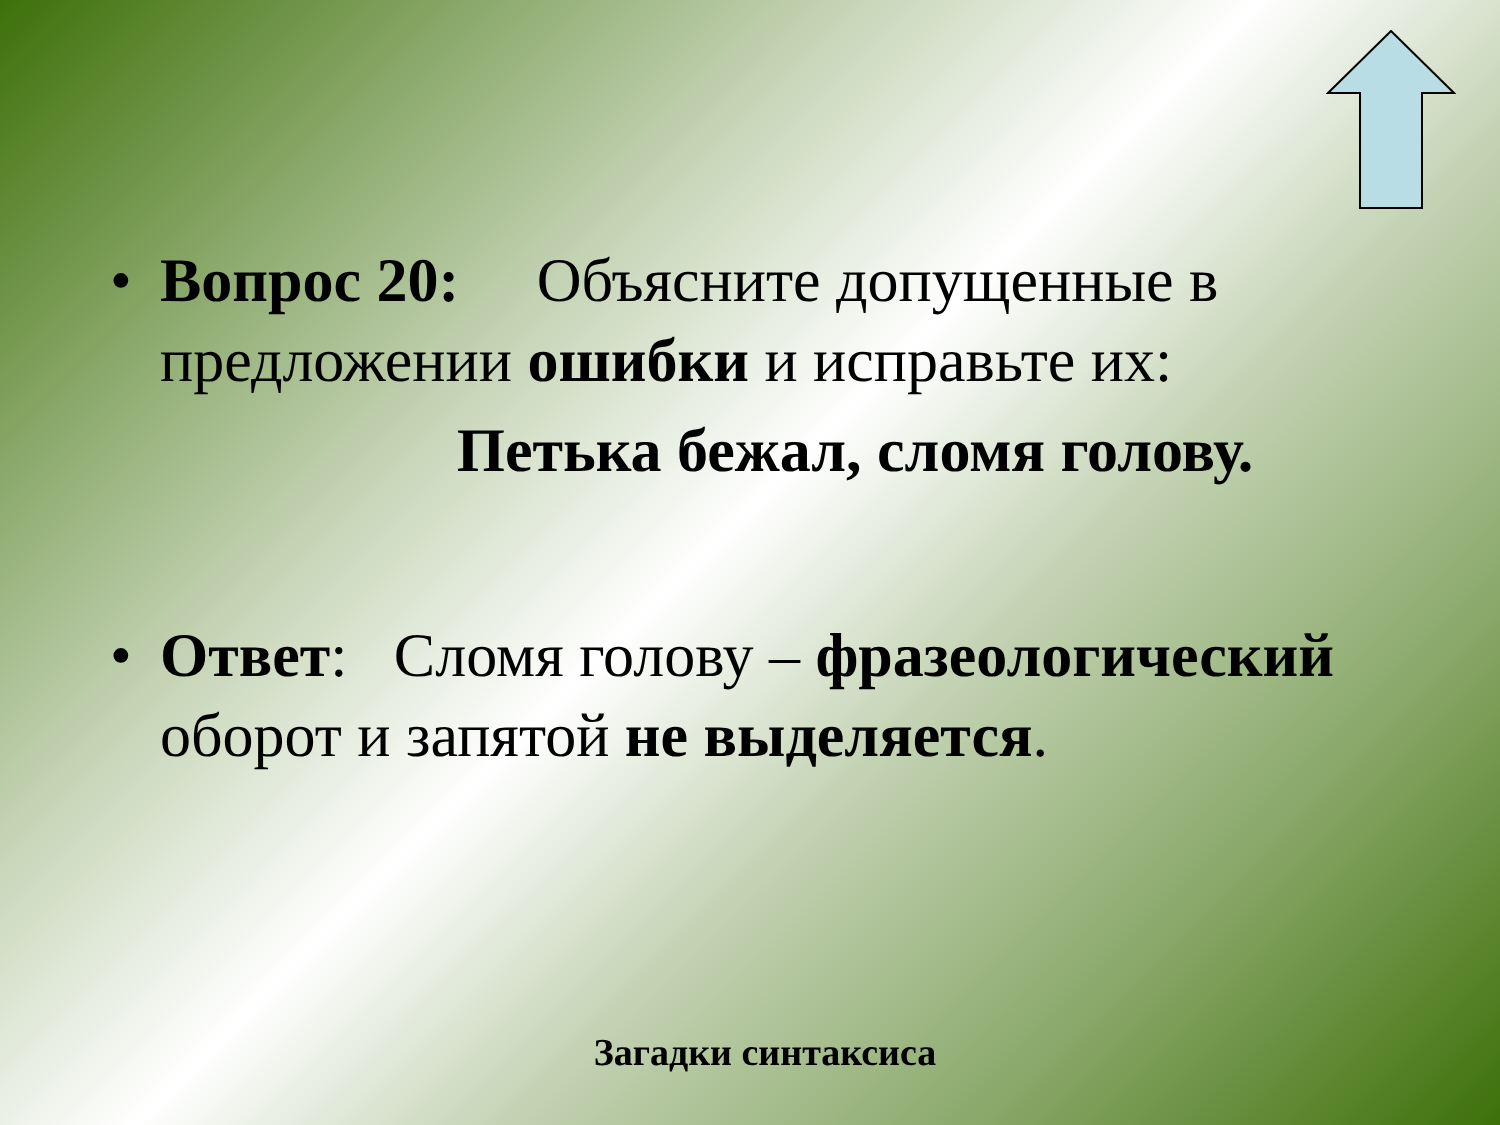• Вопрос 20: Объясните допущенные в предложении ошибки и исправьте их:
Петька бежал, сломя голову.
• Ответ: Сломя голову – фразеологический оборот и запятой не выделяется.
Загадки синтаксиса